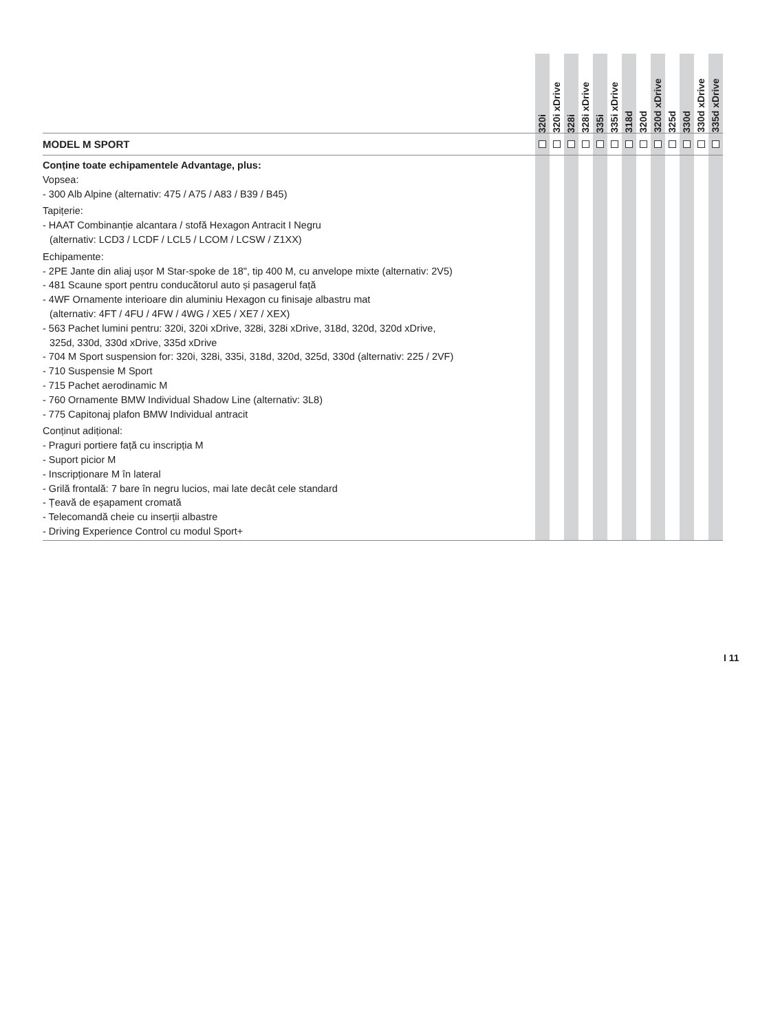| | 320i | 320i xDrive | 328i | 328i xDrive | 335i | 335i xDrive | 318d | 320d | 320d xDrive | 325d | 330d | 330d xDrive | 335d xDrive |
| --- | --- | --- | --- | --- | --- | --- | --- | --- | --- | --- | --- | --- | --- |
| MODEL M SPORT | | | | | | | | | | | | | |
| Conține toate echipamentele Advantage, plus: Vopsea: - 300 Alb Alpine (alternativ: 475 / A75 / A83 / B39 / B45) Tapițerie: - HAAT Combinanție alcantara / stofă Hexagon Antracit I Negru (alternativ: LCD3 / LCDF / LCL5 / LCOM / LCSW / Z1XX) Echipamente: - 2PE Jante din aliaj ușor M Star-spoke de 18", tip 400 M, cu anvelope mixte (alternativ: 2V5) - 481 Scaune sport pentru conducătorul auto și pasagerul față - 4WF Ornamente interioare din aluminiu Hexagon cu finisaje albastru mat (alternativ: 4FT / 4FU / 4FW / 4WG / XE5 / XE7 / XEX) - 563 Pachet lumini pentru: 320i, 320i xDrive, 328i, 328i xDrive, 318d, 320d, 320d xDrive, 325d, 330d, 330d xDrive, 335d xDrive - 704 M Sport suspension for: 320i, 328i, 335i, 318d, 320d, 325d, 330d (alternativ: 225 / 2VF) - 710 Suspensie M Sport - 715 Pachet aerodinamic M - 760 Ornamente BMW Individual Shadow Line (alternativ: 3L8) - 775 Capitonaj plafon BMW Individual antracit Conținut adițional: - Praguri portiere față cu inscripția M - Suport picior M - Inscripționare M în lateral - Grilă frontală: 7 bare în negru lucios, mai late decât cele standard - Țeavă de eșapament cromată - Telecomandă cheie cu inserții albastre - Driving Experience Control cu modul Sport+ | | | | | | | | | | | | | |
I 11